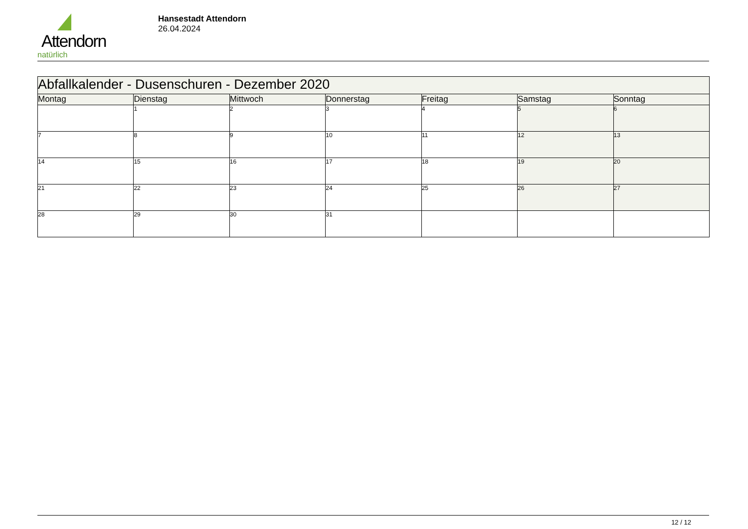Attendorn
natürlich
Hansestadt Attendorn
26.04.2024
| Abfallkalender - Dusenschuren - Dezember 2020 | | | | | | |
| --- | --- | --- | --- | --- | --- | --- |
| Montag | Dienstag | Mittwoch | Donnerstag | Freitag | Samstag | Sonntag |
| | 1 | 2 | 3 | 4 | 5 | 6 |
| 7 | 8 | 9 | 10 | 11 | 12 | 13 |
| 14 | 15 | 16 | 17 | 18 | 19 | 20 |
| 21 | 22 | 23 | 24 | 25 | 26 | 27 |
| 28 | 29 | 30 | 31 | | | |
12 / 12